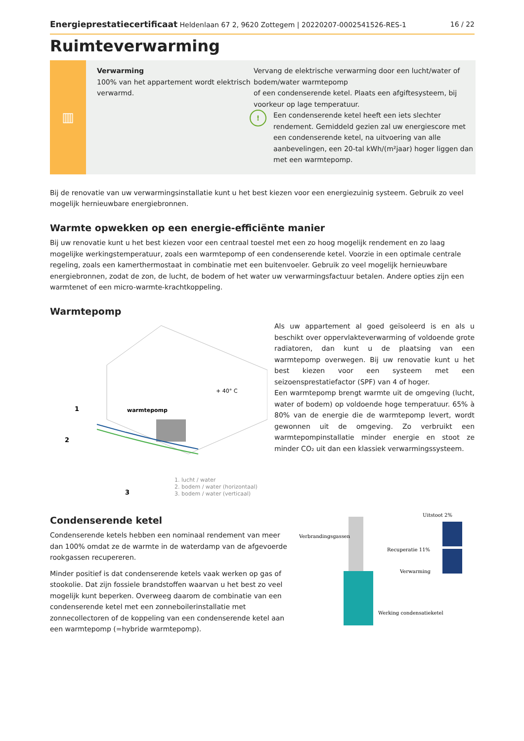Energieprestatiecertificaat Heldenlaan 67 2, 9620 Zottegem | 20220207-0002541526-RES-1
16 / 22
Ruimteverwarming
▥
Verwarming
100% van het appartement wordt elektrisch verwarmd.
Vervang de elektrische verwarming door een lucht/water of bodem/water warmtepomp
of een condenserende ketel. Plaats een afgiftesysteem, bij voorkeur op lage temperatuur.
!
Een condenserende ketel heeft een iets slechter rendement. Gemiddeld gezien zal uw energiescore met een condenserende ketel, na uitvoering van alle aanbevelingen, een 20-tal kWh/(m²jaar) hoger liggen dan met een warmtepomp.
Bij de renovatie van uw verwarmingsinstallatie kunt u het best kiezen voor een energiezuinig systeem. Gebruik zo veel mogelijk hernieuwbare energiebronnen.
Warmte opwekken op een energie-efficiënte manier
Bij uw renovatie kunt u het best kiezen voor een centraal toestel met een zo hoog mogelijk rendement en zo laag mogelijke werkingstemperatuur, zoals een warmtepomp of een condenserende ketel. Voorzie in een optimale centrale regeling, zoals een kamerthermostaat in combinatie met een buitenvoeler. Gebruik zo veel mogelijk hernieuwbare energiebronnen, zodat de zon, de lucht, de bodem of het water uw verwarmingsfactuur betalen. Andere opties zijn een warmtenet of een micro-warmte-krachtkoppeling.
Warmtepomp
+ 40° C
warmtepomp
1
2
3
1. lucht / water
2. bodem / water (horizontaal)
3. bodem / water (verticaal)
Als uw appartement al goed geïsoleerd is en als u beschikt over oppervlakteverwarming of voldoende grote radiatoren, dan kunt u de plaatsing van een warmtepomp overwegen. Bij uw renovatie kunt u het best kiezen voor een systeem met een seizoensprestatiefactor (SPF) van 4 of hoger.
Een warmtepomp brengt warmte uit de omgeving (lucht, water of bodem) op voldoende hoge temperatuur. 65% à 80% van de energie die de warmtepomp levert, wordt gewonnen uit de omgeving. Zo verbruikt een warmtepompinstallatie minder energie en stoot ze minder CO₂ uit dan een klassiek verwarmingssysteem.
Condenserende ketel
Condenserende ketels hebben een nominaal rendement van meer dan 100% omdat ze de warmte in de waterdamp van de afgevoerde rookgassen recupereren.
Minder positief is dat condenserende ketels vaak werken op gas of stookolie. Dat zijn fossiele brandstoffen waarvan u het best zo veel mogelijk kunt beperken. Overweeg daarom de combinatie van een condenserende ketel met een zonneboilerinstallatie met zonnecollectoren of de koppeling van een condenserende ketel aan een warmtepomp (=hybride warmtepomp).
Verbrandingsgassen
Uitstoot 2%
Recuperatie 11%
Verwarming
Werking condensatieketel